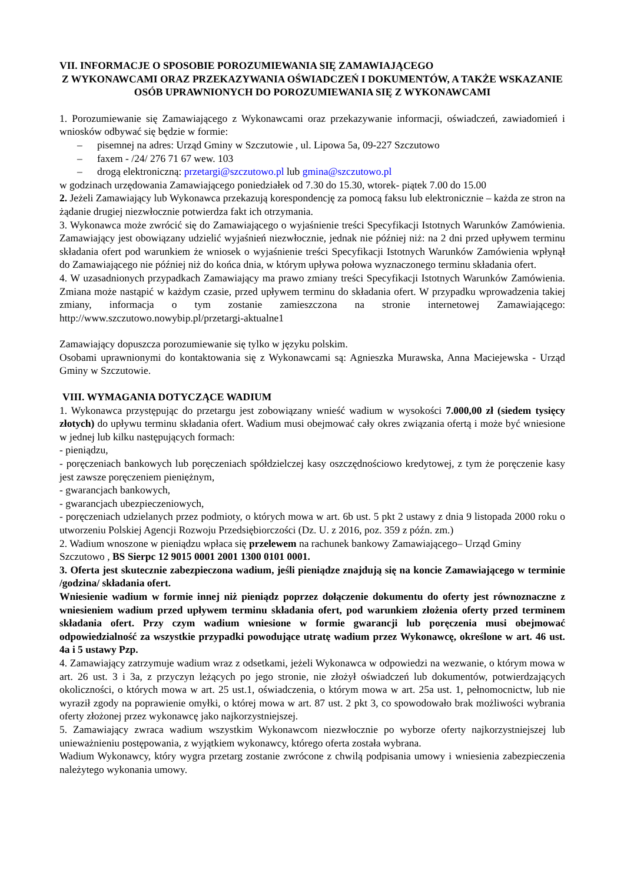VII. INFORMACJE O SPOSOBIE POROZUMIEWANIA SIĘ ZAMAWIAJĄCEGO
Z WYKONAWCAMI ORAZ PRZEKAZYWANIA OŚWIADCZEŃ I DOKUMENTÓW, A TAKŻE WSKAZANIE OSÓB UPRAWNIONYCH DO POROZUMIEWANIA SIĘ Z WYKONAWCAMI
1. Porozumiewanie się Zamawiającego z Wykonawcami oraz przekazywanie informacji, oświadczeń, zawiadomień i wniosków odbywać się będzie w formie:
– pisemnej na adres: Urząd Gminy w Szczutowie , ul. Lipowa 5a, 09-227 Szczutowo
– faxem - /24/ 276 71 67 wew. 103
– drogą elektroniczną: przetargi@szczutowo.pl lub gmina@szczutowo.pl
w godzinach urzędowania Zamawiającego poniedziałek od 7.30 do 15.30, wtorek- piątek 7.00 do 15.00
2. Jeżeli Zamawiający lub Wykonawca przekazują korespondencję za pomocą faksu lub elektronicznie – każda ze stron na żądanie drugiej niezwłocznie potwierdza fakt ich otrzymania.
3. Wykonawca może zwrócić się do Zamawiającego o wyjaśnienie treści Specyfikacji Istotnych Warunków Zamówienia. Zamawiający jest obowiązany udzielić wyjaśnień niezwłocznie, jednak nie później niż: na 2 dni przed upływem terminu składania ofert pod warunkiem że wniosek o wyjaśnienie treści Specyfikacji Istotnych Warunków Zamówienia wpłynął do Zamawiającego nie później niż do końca dnia, w którym upływa połowa wyznaczonego terminu składania ofert.
4. W uzasadnionych przypadkach Zamawiający ma prawo zmiany treści Specyfikacji Istotnych Warunków Zamówienia. Zmiana może nastąpić w każdym czasie, przed upływem terminu do składania ofert. W przypadku wprowadzenia takiej zmiany, informacja o tym zostanie zamieszczona na stronie internetowej Zamawiającego: http://www.szczutowo.nowybip.pl/przetargi-aktualne1
Zamawiający dopuszcza porozumiewanie się tylko w języku polskim.
Osobami uprawnionymi do kontaktowania się z Wykonawcami są: Agnieszka Murawska, Anna Maciejewska - Urząd Gminy w Szczutowie.
VIII. WYMAGANIA DOTYCZĄCE WADIUM
1. Wykonawca przystępując do przetargu jest zobowiązany wnieść wadium w wysokości 7.000,00 zł (siedem tysięcy złotych) do upływu terminu składania ofert. Wadium musi obejmować cały okres związania ofertą i może być wniesione w jednej lub kilku następujących formach:
- pieniądzu,
- poręczeniach bankowych lub poręczeniach spółdzielczej kasy oszczędnościowo kredytowej, z tym że poręczenie kasy jest zawsze poręczeniem pieniężnym,
- gwarancjach bankowych,
- gwarancjach ubezpieczeniowych,
- poręczeniach udzielanych przez podmioty, o których mowa w art. 6b ust. 5 pkt 2 ustawy z dnia 9 listopada 2000 roku o utworzeniu Polskiej Agencji Rozwoju Przedsiębiorczości (Dz. U. z 2016, poz. 359 z późn. zm.)
2. Wadium wnoszone w pieniądzu wpłaca się przelewem na rachunek bankowy Zamawiającego– Urząd Gminy Szczutowo , BS Sierpc 12 9015 0001 2001 1300 0101 0001.
3. Oferta jest skutecznie zabezpieczona wadium, jeśli pieniądze znajdują się na koncie Zamawiającego w terminie /godzina/ składania ofert.
Wniesienie wadium w formie innej niż pieniądz poprzez dołączenie dokumentu do oferty jest równoznaczne z wniesieniem wadium przed upływem terminu składania ofert, pod warunkiem złożenia oferty przed terminem składania ofert. Przy czym wadium wniesione w formie gwarancji lub poręczenia musi obejmować odpowiedzialność za wszystkie przypadki powodujące utratę wadium przez Wykonawcę, określone w art. 46 ust. 4a i 5 ustawy Pzp.
4. Zamawiający zatrzymuje wadium wraz z odsetkami, jeżeli Wykonawca w odpowiedzi na wezwanie, o którym mowa w art. 26 ust. 3 i 3a, z przyczyn leżących po jego stronie, nie złożył oświadczeń lub dokumentów, potwierdzających okoliczności, o których mowa w art. 25 ust.1, oświadczenia, o którym mowa w art. 25a ust. 1, pełnomocnictw, lub nie wyraził zgody na poprawienie omyłki, o której mowa w art. 87 ust. 2 pkt 3, co spowodowało brak możliwości wybrania oferty złożonej przez wykonawcę jako najkorzystniejszej.
5. Zamawiający zwraca wadium wszystkim Wykonawcom niezwłocznie po wyborze oferty najkorzystniejszej lub unieważnieniu postępowania, z wyjątkiem wykonawcy, którego oferta została wybrana.
Wadium Wykonawcy, który wygra przetarg zostanie zwrócone z chwilą podpisania umowy i wniesienia zabezpieczenia należytego wykonania umowy.